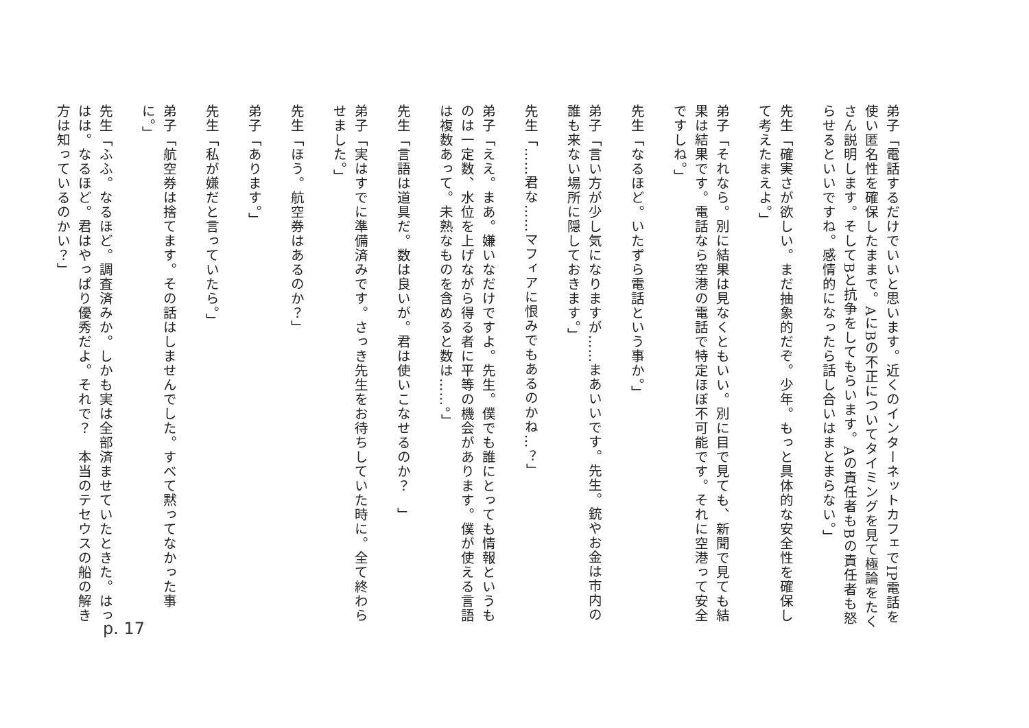弟子「電話するだけでいいと思います。近くのインターネットカフェでIP電話を使い匿名性を確保したままで。AにBの不正についてタイミングを見て極論をたくさん説明します。そしてBと抗争をしてもらいます。Aの責任者もBの責任者も怒らせるといいですね。感情的になったら話し合いはまとまらない。」
先生「確実さが欲しい。まだ抽象的だぞ。少年。もっと具体的な安全性を確保して考えたまえよ。」
弟子「それなら。別に結果は見なくともいい。別に目で見ても、新聞で見ても結果は結果です。電話なら空港の電話で特定ほぼ不可能です。それに空港って安全ですしね。」
先生「なるほど。いたずら電話という事か。」
弟子「言い方が少し気になりますが……まあいいです。先生。銃やお金は市内の誰も来ない場所に隠しておきます。」
先生「……君な……マフィアに恨みでもあるのかね…？」
弟子「ええ。まあ。嫌いなだけですよ。先生。僕でも誰にとっても情報というものは一定数、水位を上げながら得る者に平等の機会があります。僕が使える言語は複数あって。未熟なものを含めると数は……。」
先生「言語は道具だ。数は良いが。君は使いこなせるのか？　」
弟子「実はすでに準備済みです。さっき先生をお待ちしていた時に。全て終わらせました。」
先生「ほう。航空券はあるのか？」
弟子「あります。」
先生「私が嫌だと言っていたら。」
弟子「航空券は捨てます。その話はしませんでした。すべて黙ってなかった事に。」
先生「ふふ。なるほど。調査済みか。しかも実は全部済ませていたときた。はっはは。なるほど。君はやっぱり優秀だよ。それで？　本当のテセウスの船の解き方は知っているのかい？」
p. 17